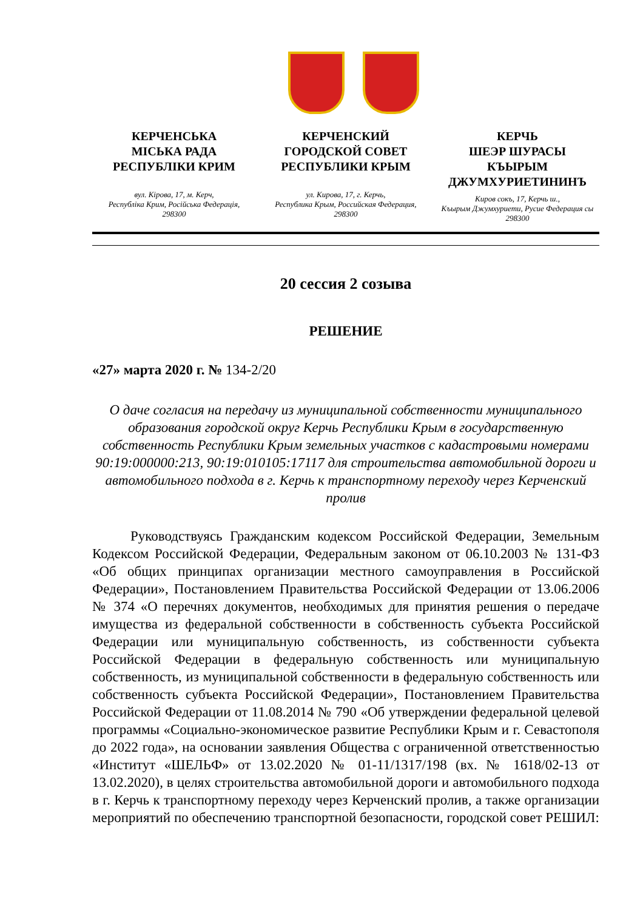КЕРЧЕНСЬКА
МІСЬКА РАДА
РЕСПУБЛІКИ КРИМ
вул. Кірова, 17, м. Керч,
Республіка Крим, Російська Федерація,
298300
КЕРЧЕНСКИЙ
ГОРОДСКОЙ СОВЕТ
РЕСПУБЛИКИ КРЫМ
ул. Кирова, 17, г. Керчь,
Республика Крым, Российская Федерация,
298300
КЕРЧЬ
ШЕЭР ШУРАСЫ
КЪЫРЫМ
ДЖУМХУРИЕТИНИНЪ
Киров сокъ, 17, Керчь ш.,
Къырым Джумхуриети, Русие Федерация сы
298300
20 сессия 2 созыва
РЕШЕНИЕ
«27» марта 2020 г. № 134-2/20
О даче согласия на передачу из муниципальной собственности муниципального образования городской округ Керчь Республики Крым в государственную собственность Республики Крым земельных участков с кадастровыми номерами 90:19:000000:213, 90:19:010105:17117 для строительства автомобильной дороги и автомобильного подхода в г. Керчь к транспортному переходу через Керченский пролив
Руководствуясь Гражданским кодексом Российской Федерации, Земельным Кодексом Российской Федерации, Федеральным законом от 06.10.2003 № 131-ФЗ «Об общих принципах организации местного самоуправления в Российской Федерации», Постановлением Правительства Российской Федерации от 13.06.2006 № 374 «О перечнях документов, необходимых для принятия решения о передаче имущества из федеральной собственности в собственность субъекта Российской Федерации или муниципальную собственность, из собственности субъекта Российской Федерации в федеральную собственность или муниципальную собственность, из муниципальной собственности в федеральную собственность или собственность субъекта Российской Федерации», Постановлением Правительства Российской Федерации от 11.08.2014 № 790 «Об утверждении федеральной целевой программы «Социально-экономическое развитие Республики Крым и г. Севастополя до 2022 года», на основании заявления Общества с ограниченной ответственностью «Институт «ШЕЛЬФ» от 13.02.2020 № 01-11/1317/198 (вх. № 1618/02-13 от 13.02.2020), в целях строительства автомобильной дороги и автомобильного подхода в г. Керчь к транспортному переходу через Керченский пролив, а также организации мероприятий по обеспечению транспортной безопасности, городской совет РЕШИЛ: